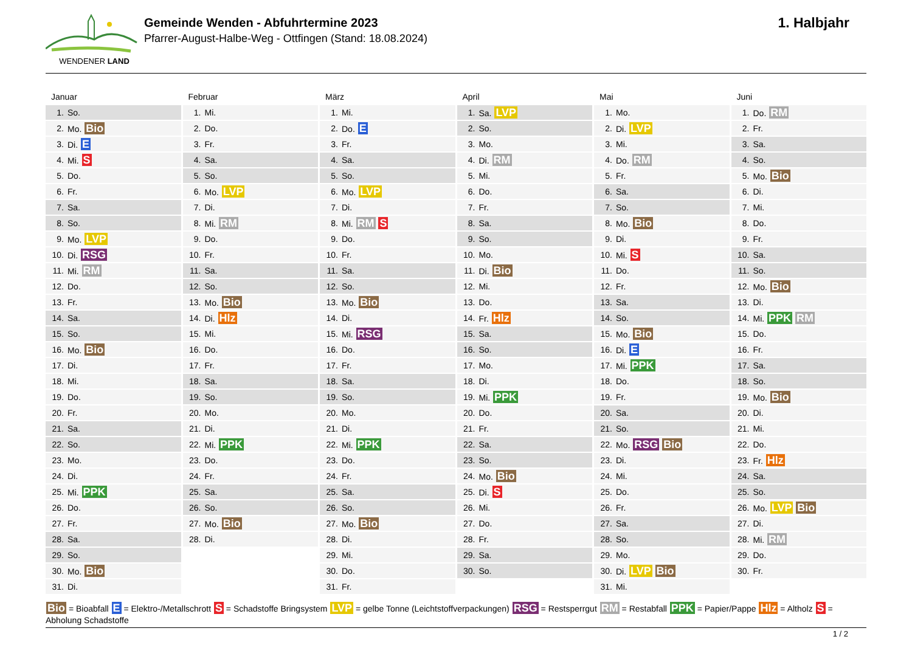WENDENER LAND
Gemeinde Wenden - Abfuhrtermine 2023
Pfarrer-August-Halbe-Weg - Ottfingen (Stand: 18.08.2024)
1. Halbjahr
Januar
| 1. | So. |
| 2. | Mo. Bio |
| 3. | Di. E |
| 4. | Mi. S |
| 5. | Do. |
| 6. | Fr. |
| 7. | Sa. |
| 8. | So. |
| 9. | Mo. LVP |
| 10. | Di. RSG |
| 11. | Mi. RM |
| 12. | Do. |
| 13. | Fr. |
| 14. | Sa. |
| 15. | So. |
| 16. | Mo. Bio |
| 17. | Di. |
| 18. | Mi. |
| 19. | Do. |
| 20. | Fr. |
| 21. | Sa. |
| 22. | So. |
| 23. | Mo. |
| 24. | Di. |
| 25. | Mi. PPK |
| 26. | Do. |
| 27. | Fr. |
| 28. | Sa. |
| 29. | So. |
| 30. | Mo. Bio |
| 31. | Di. |
Februar
| 1. | Mi. |
| 2. | Do. |
| 3. | Fr. |
| 4. | Sa. |
| 5. | So. |
| 6. | Mo. LVP |
| 7. | Di. |
| 8. | Mi. RM |
| 9. | Do. |
| 10. | Fr. |
| 11. | Sa. |
| 12. | So. |
| 13. | Mo. Bio |
| 14. | Di. Hlz |
| 15. | Mi. |
| 16. | Do. |
| 17. | Fr. |
| 18. | Sa. |
| 19. | So. |
| 20. | Mo. |
| 21. | Di. |
| 22. | Mi. PPK |
| 23. | Do. |
| 24. | Fr. |
| 25. | Sa. |
| 26. | So. |
| 27. | Mo. Bio |
| 28. | Di. |
März
| 1. | Mi. |
| 2. | Do. E |
| 3. | Fr. |
| 4. | Sa. |
| 5. | So. |
| 6. | Mo. LVP |
| 7. | Di. |
| 8. | Mi. RM S |
| 9. | Do. |
| 10. | Fr. |
| 11. | Sa. |
| 12. | So. |
| 13. | Mo. Bio |
| 14. | Di. |
| 15. | Mi. RSG |
| 16. | Do. |
| 17. | Fr. |
| 18. | Sa. |
| 19. | So. |
| 20. | Mo. |
| 21. | Di. |
| 22. | Mi. PPK |
| 23. | Do. |
| 24. | Fr. |
| 25. | Sa. |
| 26. | So. |
| 27. | Mo. Bio |
| 28. | Di. |
| 29. | Mi. |
| 30. | Do. |
| 31. | Fr. |
April
| 1. | Sa. LVP |
| 2. | So. |
| 3. | Mo. |
| 4. | Di. RM |
| 5. | Mi. |
| 6. | Do. |
| 7. | Fr. |
| 8. | Sa. |
| 9. | So. |
| 10. | Mo. |
| 11. | Di. Bio |
| 12. | Mi. |
| 13. | Do. |
| 14. | Fr. Hlz |
| 15. | Sa. |
| 16. | So. |
| 17. | Mo. |
| 18. | Di. |
| 19. | Mi. PPK |
| 20. | Do. |
| 21. | Fr. |
| 22. | Sa. |
| 23. | So. |
| 24. | Mo. Bio |
| 25. | Di. S |
| 26. | Mi. |
| 27. | Do. |
| 28. | Fr. |
| 29. | Sa. |
| 30. | So. |
Mai
| 1. | Mo. |
| 2. | Di. LVP |
| 3. | Mi. |
| 4. | Do. RM |
| 5. | Fr. |
| 6. | Sa. |
| 7. | So. |
| 8. | Mo. Bio |
| 9. | Di. |
| 10. | Mi. S |
| 11. | Do. |
| 12. | Fr. |
| 13. | Sa. |
| 14. | So. |
| 15. | Mo. Bio |
| 16. | Di. E |
| 17. | Mi. PPK |
| 18. | Do. |
| 19. | Fr. |
| 20. | Sa. |
| 21. | So. |
| 22. | Mo. RSG Bio |
| 23. | Di. |
| 24. | Mi. |
| 25. | Do. |
| 26. | Fr. |
| 27. | Sa. |
| 28. | So. |
| 29. | Mo. |
| 30. | Di. LVP Bio |
| 31. | Mi. |
Juni
| 1. | Do. RM |
| 2. | Fr. |
| 3. | Sa. |
| 4. | So. |
| 5. | Mo. Bio |
| 6. | Di. |
| 7. | Mi. |
| 8. | Do. |
| 9. | Fr. |
| 10. | Sa. |
| 11. | So. |
| 12. | Mo. Bio |
| 13. | Di. |
| 14. | Mi. PPK RM |
| 15. | Do. |
| 16. | Fr. |
| 17. | Sa. |
| 18. | So. |
| 19. | Mo. Bio |
| 20. | Di. |
| 21. | Mi. |
| 22. | Do. |
| 23. | Fr. Hlz |
| 24. | Sa. |
| 25. | So. |
| 26. | Mo. LVP Bio |
| 27. | Di. |
| 28. | Mi. RM |
| 29. | Do. |
| 30. | Fr. |
Bio = Bioabfall E = Elektro-/Metallschrott S = Schadstoffe Bringsystem LVP = gelbe Tonne (Leichtstoffverpackungen) RSG = Restsperrgut RM = Restabfall PPK = Papier/Pappe Hlz = Altholz S = Abholung Schadstoffe
1 / 2